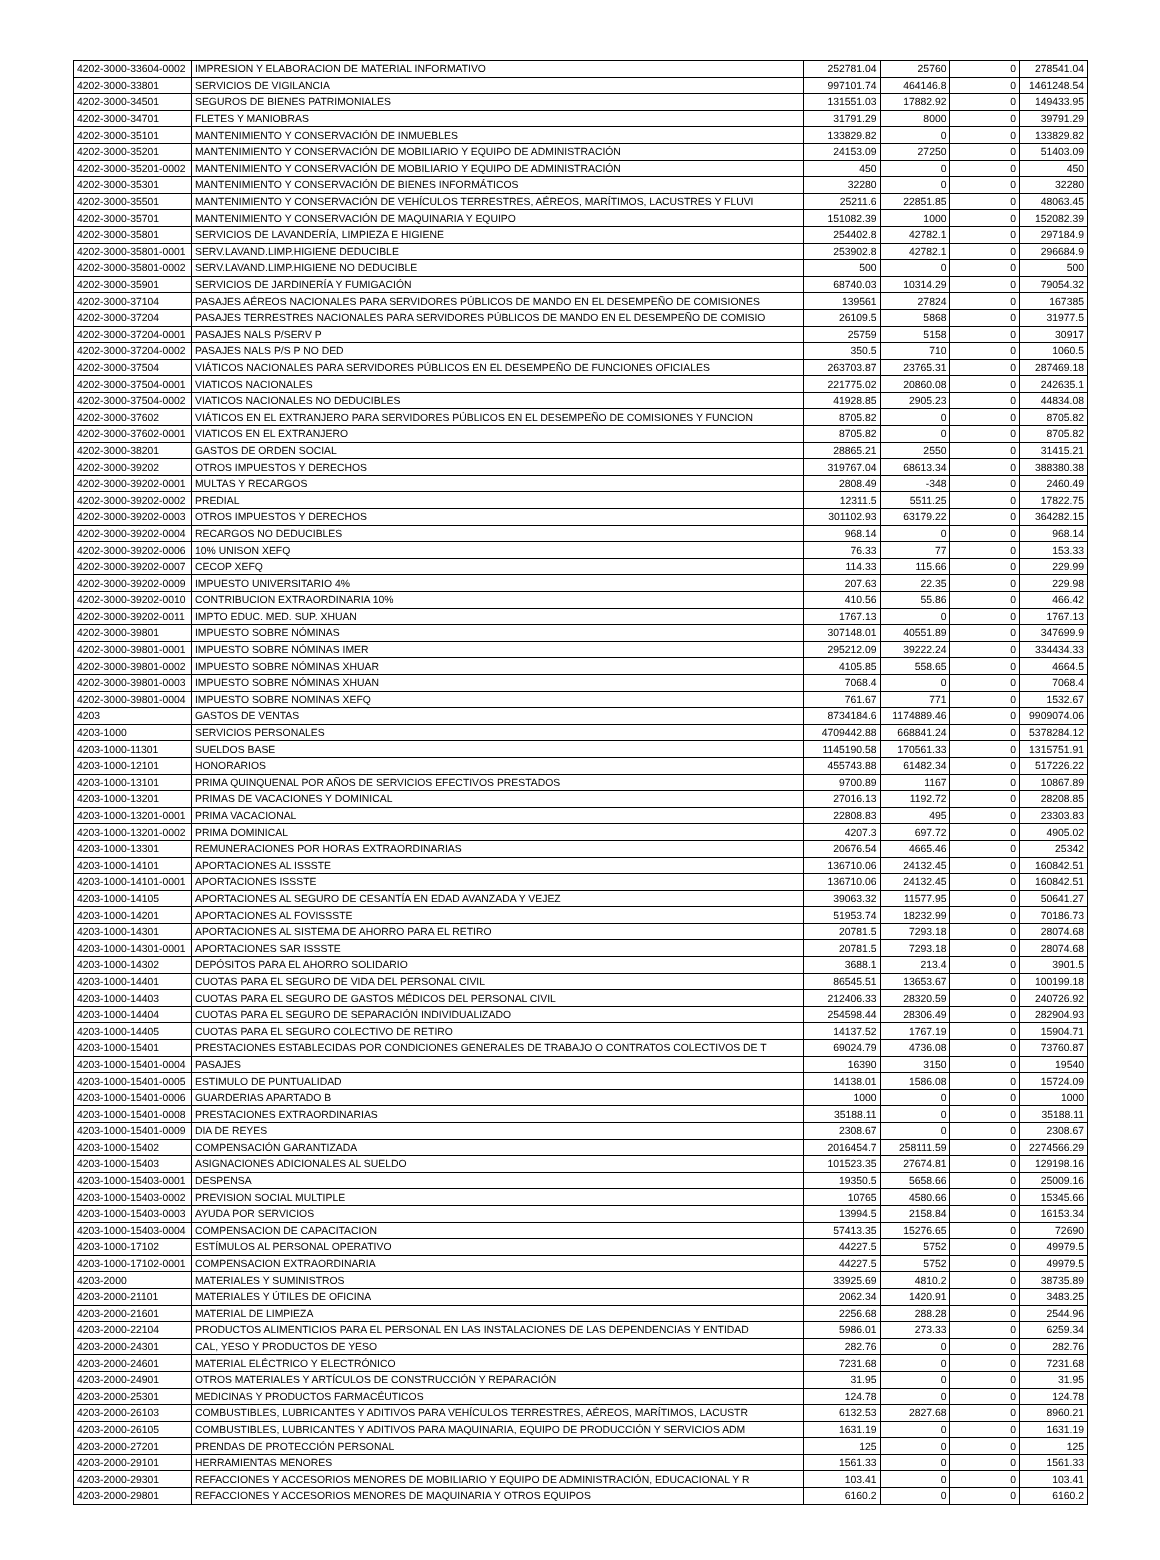| 4202-3000-33604-0002 | IMPRESION Y ELABORACION DE MATERIAL INFORMATIVO | 252781.04 | 25760 | 0 | 278541.04 |
| 4202-3000-33801 | SERVICIOS DE VIGILANCIA | 997101.74 | 464146.8 | 0 | 1461248.54 |
| 4202-3000-34501 | SEGUROS DE BIENES PATRIMONIALES | 131551.03 | 17882.92 | 0 | 149433.95 |
| 4202-3000-34701 | FLETES Y MANIOBRAS | 31791.29 | 8000 | 0 | 39791.29 |
| 4202-3000-35101 | MANTENIMIENTO Y CONSERVACIÓN DE INMUEBLES | 133829.82 | 0 | 0 | 133829.82 |
| 4202-3000-35201 | MANTENIMIENTO Y CONSERVACIÓN DE MOBILIARIO Y EQUIPO DE ADMINISTRACIÓN | 24153.09 | 27250 | 0 | 51403.09 |
| 4202-3000-35201-0002 | MANTENIMIENTO Y CONSERVACIÓN DE MOBILIARIO Y EQUIPO DE ADMINISTRACIÓN | 450 | 0 | 0 | 450 |
| 4202-3000-35301 | MANTENIMIENTO Y CONSERVACIÓN DE BIENES INFORMÁTICOS | 32280 | 0 | 0 | 32280 |
| 4202-3000-35501 | MANTENIMIENTO Y CONSERVACIÓN DE VEHÍCULOS TERRESTRES, AÉREOS, MARÍTIMOS, LACUSTRES Y FLUVI | 25211.6 | 22851.85 | 0 | 48063.45 |
| 4202-3000-35701 | MANTENIMIENTO Y CONSERVACIÓN DE MAQUINARIA Y EQUIPO | 151082.39 | 1000 | 0 | 152082.39 |
| 4202-3000-35801 | SERVICIOS DE LAVANDERÍA, LIMPIEZA E HIGIENE | 254402.8 | 42782.1 | 0 | 297184.9 |
| 4202-3000-35801-0001 | SERV.LAVAND.LIMP.HIGIENE DEDUCIBLE | 253902.8 | 42782.1 | 0 | 296684.9 |
| 4202-3000-35801-0002 | SERV.LAVAND.LIMP.HIGIENE NO DEDUCIBLE | 500 | 0 | 0 | 500 |
| 4202-3000-35901 | SERVICIOS DE JARDINERÍA Y FUMIGACIÓN | 68740.03 | 10314.29 | 0 | 79054.32 |
| 4202-3000-37104 | PASAJES AÉREOS NACIONALES PARA SERVIDORES PÚBLICOS DE MANDO EN EL DESEMPEÑO DE COMISIONES | 139561 | 27824 | 0 | 167385 |
| 4202-3000-37204 | PASAJES TERRESTRES NACIONALES PARA SERVIDORES PÚBLICOS DE MANDO EN EL DESEMPEÑO DE COMISIO | 26109.5 | 5868 | 0 | 31977.5 |
| 4202-3000-37204-0001 | PASAJES NALS P/SERV P | 25759 | 5158 | 0 | 30917 |
| 4202-3000-37204-0002 | PASAJES NALS P/S P NO DED | 350.5 | 710 | 0 | 1060.5 |
| 4202-3000-37504 | VIÁTICOS NACIONALES PARA SERVIDORES PÚBLICOS EN EL DESEMPEÑO DE FUNCIONES OFICIALES | 263703.87 | 23765.31 | 0 | 287469.18 |
| 4202-3000-37504-0001 | VIATICOS NACIONALES | 221775.02 | 20860.08 | 0 | 242635.1 |
| 4202-3000-37504-0002 | VIATICOS NACIONALES NO DEDUCIBLES | 41928.85 | 2905.23 | 0 | 44834.08 |
| 4202-3000-37602 | VIÁTICOS EN EL EXTRANJERO PARA SERVIDORES PÚBLICOS EN EL DESEMPEÑO DE COMISIONES Y FUNCION | 8705.82 | 0 | 0 | 8705.82 |
| 4202-3000-37602-0001 | VIATICOS EN EL EXTRANJERO | 8705.82 | 0 | 0 | 8705.82 |
| 4202-3000-38201 | GASTOS DE ORDEN SOCIAL | 28865.21 | 2550 | 0 | 31415.21 |
| 4202-3000-39202 | OTROS IMPUESTOS Y DERECHOS | 319767.04 | 68613.34 | 0 | 388380.38 |
| 4202-3000-39202-0001 | MULTAS Y RECARGOS | 2808.49 | -348 | 0 | 2460.49 |
| 4202-3000-39202-0002 | PREDIAL | 12311.5 | 5511.25 | 0 | 17822.75 |
| 4202-3000-39202-0003 | OTROS IMPUESTOS Y DERECHOS | 301102.93 | 63179.22 | 0 | 364282.15 |
| 4202-3000-39202-0004 | RECARGOS NO DEDUCIBLES | 968.14 | 0 | 0 | 968.14 |
| 4202-3000-39202-0006 | 10% UNISON XEFQ | 76.33 | 77 | 0 | 153.33 |
| 4202-3000-39202-0007 | CECOP XEFQ | 114.33 | 115.66 | 0 | 229.99 |
| 4202-3000-39202-0009 | IMPUESTO UNIVERSITARIO 4% | 207.63 | 22.35 | 0 | 229.98 |
| 4202-3000-39202-0010 | CONTRIBUCION EXTRAORDINARIA 10% | 410.56 | 55.86 | 0 | 466.42 |
| 4202-3000-39202-0011 | IMPTO EDUC. MED. SUP. XHUAN | 1767.13 | 0 | 0 | 1767.13 |
| 4202-3000-39801 | IMPUESTO SOBRE NÓMINAS | 307148.01 | 40551.89 | 0 | 347699.9 |
| 4202-3000-39801-0001 | IMPUESTO SOBRE NÓMINAS IMER | 295212.09 | 39222.24 | 0 | 334434.33 |
| 4202-3000-39801-0002 | IMPUESTO SOBRE NÓMINAS XHUAR | 4105.85 | 558.65 | 0 | 4664.5 |
| 4202-3000-39801-0003 | IMPUESTO SOBRE NÓMINAS XHUAN | 7068.4 | 0 | 0 | 7068.4 |
| 4202-3000-39801-0004 | IMPUESTO SOBRE NOMINAS XEFQ | 761.67 | 771 | 0 | 1532.67 |
| 4203 | GASTOS DE VENTAS | 8734184.6 | 1174889.46 | 0 | 9909074.06 |
| 4203-1000 | SERVICIOS PERSONALES | 4709442.88 | 668841.24 | 0 | 5378284.12 |
| 4203-1000-11301 | SUELDOS BASE | 1145190.58 | 170561.33 | 0 | 1315751.91 |
| 4203-1000-12101 | HONORARIOS | 455743.88 | 61482.34 | 0 | 517226.22 |
| 4203-1000-13101 | PRIMA QUINQUENAL POR AÑOS DE SERVICIOS EFECTIVOS PRESTADOS | 9700.89 | 1167 | 0 | 10867.89 |
| 4203-1000-13201 | PRIMAS DE VACACIONES Y DOMINICAL | 27016.13 | 1192.72 | 0 | 28208.85 |
| 4203-1000-13201-0001 | PRIMA VACACIONAL | 22808.83 | 495 | 0 | 23303.83 |
| 4203-1000-13201-0002 | PRIMA DOMINICAL | 4207.3 | 697.72 | 0 | 4905.02 |
| 4203-1000-13301 | REMUNERACIONES POR HORAS EXTRAORDINARIAS | 20676.54 | 4665.46 | 0 | 25342 |
| 4203-1000-14101 | APORTACIONES AL ISSSTE | 136710.06 | 24132.45 | 0 | 160842.51 |
| 4203-1000-14101-0001 | APORTACIONES ISSSTE | 136710.06 | 24132.45 | 0 | 160842.51 |
| 4203-1000-14105 | APORTACIONES AL SEGURO DE CESANTÍA EN EDAD AVANZADA Y VEJEZ | 39063.32 | 11577.95 | 0 | 50641.27 |
| 4203-1000-14201 | APORTACIONES AL FOVISSSTE | 51953.74 | 18232.99 | 0 | 70186.73 |
| 4203-1000-14301 | APORTACIONES AL SISTEMA DE AHORRO PARA EL RETIRO | 20781.5 | 7293.18 | 0 | 28074.68 |
| 4203-1000-14301-0001 | APORTACIONES SAR ISSSTE | 20781.5 | 7293.18 | 0 | 28074.68 |
| 4203-1000-14302 | DEPÓSITOS PARA EL AHORRO SOLIDARIO | 3688.1 | 213.4 | 0 | 3901.5 |
| 4203-1000-14401 | CUOTAS PARA EL SEGURO DE VIDA DEL PERSONAL CIVIL | 86545.51 | 13653.67 | 0 | 100199.18 |
| 4203-1000-14403 | CUOTAS PARA EL SEGURO DE GASTOS MÉDICOS DEL PERSONAL CIVIL | 212406.33 | 28320.59 | 0 | 240726.92 |
| 4203-1000-14404 | CUOTAS PARA EL SEGURO DE SEPARACIÓN INDIVIDUALIZADO | 254598.44 | 28306.49 | 0 | 282904.93 |
| 4203-1000-14405 | CUOTAS PARA EL SEGURO COLECTIVO DE RETIRO | 14137.52 | 1767.19 | 0 | 15904.71 |
| 4203-1000-15401 | PRESTACIONES ESTABLECIDAS POR CONDICIONES GENERALES DE TRABAJO O CONTRATOS COLECTIVOS DE T | 69024.79 | 4736.08 | 0 | 73760.87 |
| 4203-1000-15401-0004 | PASAJES | 16390 | 3150 | 0 | 19540 |
| 4203-1000-15401-0005 | ESTIMULO DE PUNTUALIDAD | 14138.01 | 1586.08 | 0 | 15724.09 |
| 4203-1000-15401-0006 | GUARDERIAS APARTADO B | 1000 | 0 | 0 | 1000 |
| 4203-1000-15401-0008 | PRESTACIONES EXTRAORDINARIAS | 35188.11 | 0 | 0 | 35188.11 |
| 4203-1000-15401-0009 | DIA DE REYES | 2308.67 | 0 | 0 | 2308.67 |
| 4203-1000-15402 | COMPENSACIÓN GARANTIZADA | 2016454.7 | 258111.59 | 0 | 2274566.29 |
| 4203-1000-15403 | ASIGNACIONES ADICIONALES AL SUELDO | 101523.35 | 27674.81 | 0 | 129198.16 |
| 4203-1000-15403-0001 | DESPENSA | 19350.5 | 5658.66 | 0 | 25009.16 |
| 4203-1000-15403-0002 | PREVISION SOCIAL MULTIPLE | 10765 | 4580.66 | 0 | 15345.66 |
| 4203-1000-15403-0003 | AYUDA POR SERVICIOS | 13994.5 | 2158.84 | 0 | 16153.34 |
| 4203-1000-15403-0004 | COMPENSACION DE CAPACITACION | 57413.35 | 15276.65 | 0 | 72690 |
| 4203-1000-17102 | ESTÍMULOS AL PERSONAL OPERATIVO | 44227.5 | 5752 | 0 | 49979.5 |
| 4203-1000-17102-0001 | COMPENSACION EXTRAORDINARIA | 44227.5 | 5752 | 0 | 49979.5 |
| 4203-2000 | MATERIALES Y SUMINISTROS | 33925.69 | 4810.2 | 0 | 38735.89 |
| 4203-2000-21101 | MATERIALES Y ÚTILES DE OFICINA | 2062.34 | 1420.91 | 0 | 3483.25 |
| 4203-2000-21601 | MATERIAL DE LIMPIEZA | 2256.68 | 288.28 | 0 | 2544.96 |
| 4203-2000-22104 | PRODUCTOS ALIMENTICIOS PARA EL PERSONAL EN LAS INSTALACIONES DE LAS DEPENDENCIAS Y ENTIDAD | 5986.01 | 273.33 | 0 | 6259.34 |
| 4203-2000-24301 | CAL, YESO Y PRODUCTOS DE YESO | 282.76 | 0 | 0 | 282.76 |
| 4203-2000-24601 | MATERIAL ELÉCTRICO Y ELECTRÓNICO | 7231.68 | 0 | 0 | 7231.68 |
| 4203-2000-24901 | OTROS MATERIALES Y ARTÍCULOS DE CONSTRUCCIÓN Y REPARACIÓN | 31.95 | 0 | 0 | 31.95 |
| 4203-2000-25301 | MEDICINAS Y PRODUCTOS FARMACÉUTICOS | 124.78 | 0 | 0 | 124.78 |
| 4203-2000-26103 | COMBUSTIBLES, LUBRICANTES Y ADITIVOS PARA VEHÍCULOS TERRESTRES, AÉREOS, MARÍTIMOS, LACUSTR | 6132.53 | 2827.68 | 0 | 8960.21 |
| 4203-2000-26105 | COMBUSTIBLES, LUBRICANTES Y ADITIVOS PARA MAQUINARIA, EQUIPO DE PRODUCCIÓN Y SERVICIOS ADM | 1631.19 | 0 | 0 | 1631.19 |
| 4203-2000-27201 | PRENDAS DE PROTECCIÓN PERSONAL | 125 | 0 | 0 | 125 |
| 4203-2000-29101 | HERRAMIENTAS MENORES | 1561.33 | 0 | 0 | 1561.33 |
| 4203-2000-29301 | REFACCIONES Y ACCESORIOS MENORES DE MOBILIARIO Y EQUIPO DE ADMINISTRACIÓN, EDUCACIONAL Y R | 103.41 | 0 | 0 | 103.41 |
| 4203-2000-29801 | REFACCIONES Y ACCESORIOS MENORES DE MAQUINARIA Y OTROS EQUIPOS | 6160.2 | 0 | 0 | 6160.2 |